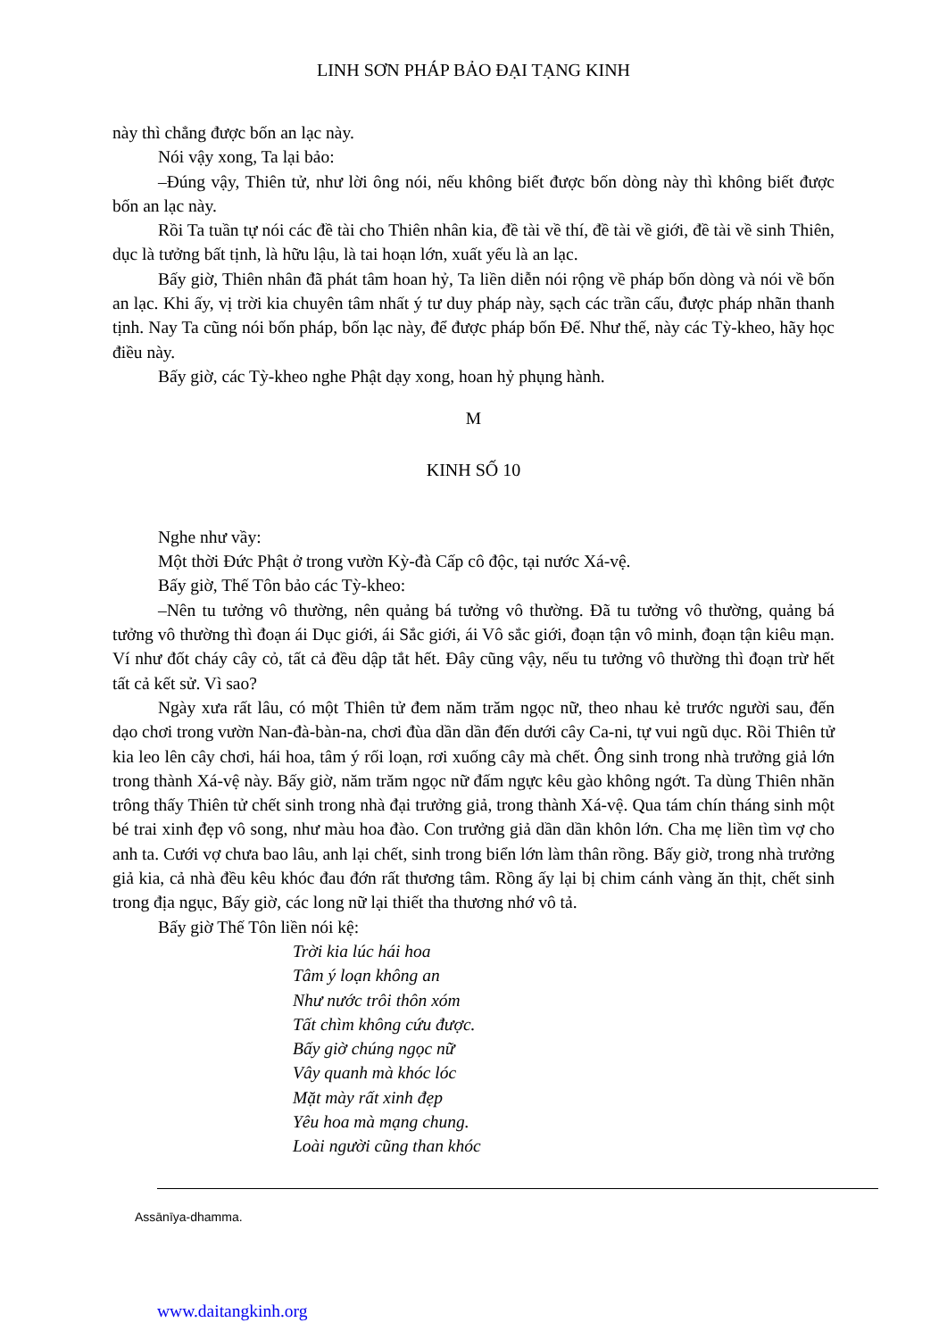LINH SƠN PHÁP BẢO ĐẠI TẠNG KINH
này thì chẳng được bốn an lạc này.
Nói vậy xong, Ta lại bảo:
–Đúng vậy, Thiên tử, như lời ông nói, nếu không biết được bốn dòng này thì không biết được bốn an lạc này.
Rồi Ta tuần tự nói các đề tài cho Thiên nhân kia, đề tài về thí, đề tài về giới, đề tài về sinh Thiên, dục là tưởng bất tịnh, là hữu lậu, là tai hoạn lớn, xuất yếu là an lạc.
Bấy giờ, Thiên nhân đã phát tâm hoan hỷ, Ta liền diễn nói rộng về pháp bốn dòng và nói về bốn an lạc. Khi ấy, vị trời kia chuyên tâm nhất ý tư duy pháp này, sạch các trần cấu, được pháp nhãn thanh tịnh. Nay Ta cũng nói bốn pháp, bốn lạc này, để được pháp bốn Đế. Như thế, này các Tỳ-kheo, hãy học điều này.
Bấy giờ, các Tỳ-kheo nghe Phật dạy xong, hoan hỷ phụng hành.
M
KINH SỐ 10
Nghe như vầy:
Một thời Đức Phật ở trong vườn Kỳ-đà Cấp cô độc, tại nước Xá-vệ.
Bấy giờ, Thế Tôn bảo các Tỳ-kheo:
–Nên tu tưởng vô thường, nên quảng bá tưởng vô thường. Đã tu tưởng vô thường, quảng bá tưởng vô thường thì đoạn ái Dục giới, ái Sắc giới, ái Vô sắc giới, đoạn tận vô minh, đoạn tận kiêu mạn. Ví như đốt cháy cây cỏ, tất cả đều dập tắt hết. Đây cũng vậy, nếu tu tưởng vô thường thì đoạn trừ hết tất cả kết sử. Vì sao?
Ngày xưa rất lâu, có một Thiên tử đem năm trăm ngọc nữ, theo nhau kẻ trước người sau, đến dạo chơi trong vườn Nan-đà-bàn-na, chơi đùa dần dần đến dưới cây Ca-ni, tự vui ngũ dục. Rồi Thiên tử kia leo lên cây chơi, hái hoa, tâm ý rối loạn, rơi xuống cây mà chết. Ông sinh trong nhà trưởng giả lớn trong thành Xá-vệ này. Bấy giờ, năm trăm ngọc nữ đấm ngực kêu gào không ngớt. Ta dùng Thiên nhãn trông thấy Thiên tử chết sinh trong nhà đại trưởng giả, trong thành Xá-vệ. Qua tám chín tháng sinh một bé trai xinh đẹp vô song, như màu hoa đào. Con trưởng giả dần dần khôn lớn. Cha mẹ liền tìm vợ cho anh ta. Cưới vợ chưa bao lâu, anh lại chết, sinh trong biển lớn làm thân rồng. Bấy giờ, trong nhà trưởng giả kia, cả nhà đều kêu khóc đau đớn rất thương tâm. Rồng ấy lại bị chim cánh vàng ăn thịt, chết sinh trong địa ngục, Bấy giờ, các long nữ lại thiết tha thương nhớ vô tả.
Bấy giờ Thế Tôn liền nói kệ:
Trời kia lúc hái hoa
Tâm ý loạn không an
Như nước trôi thôn xóm
Tất chìm không cứu được.
Bấy giờ chúng ngọc nữ
Vây quanh mà khóc lóc
Mặt mày rất xinh đẹp
Yêu hoa mà mạng chung.
Loài người cũng than khóc
Assānīya-dhamma.
www.daitangkinh.org